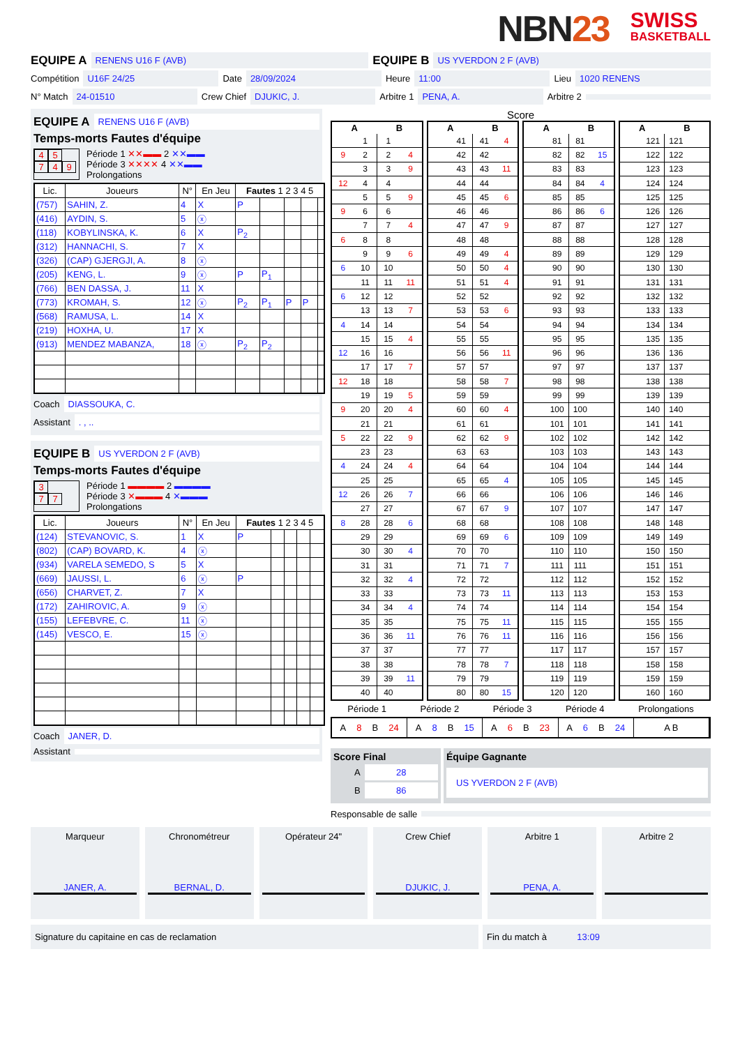NBN23
SWISS
BASKETBALL
EQUIPE A RENENS U16 F (AVB) EQUIPE B US YVERDON 2 F (AVB)
Compétition U16F 24/25 Date 28/09/2024 Heure 11:00 Lieu 1020 RENENS
N° Match 24-01510 Crew Chief DJUKIC, J. Arbitre 1 PENA, A. Arbitre 2
EQUIPE A RENENS U16 F (AVB)
Temps-morts Fautes d'équipe
4 5
7 4 9
Période 1 ✕✕▬▬ 2 ✕✕▬▬
Période 3 ✕✕✕✕ 4 ✕✕▬▬
Prolongations
| Lic. | Joueurs | N° | En Jeu | Fautes 1 2 3 4 5 | | | | |
| --- | --- | --- | --- | --- | --- | --- | --- | --- |
| (757) | SAHIN, Z. | 4 | X | P | | | | |
| (416) | AYDIN, S. | 5 | ⓧ | | | | | |
| (118) | KOBYLINSKA, K. | 6 | X | P<sub>2</sub> | | | | |
| (312) | HANNACHI, S. | 7 | X | | | | | |
| (326) | (CAP) GJERGJI, A. | 8 | ⓧ | | | | | |
| (205) | KENG, L. | 9 | ⓧ | P | P<sub>1</sub> | | | |
| (766) | BEN DASSA, J. | 11 | X | | | | | |
| (773) | KROMAH, S. | 12 | ⓧ | P<sub>2</sub> | P<sub>1</sub> | P | P | |
| (568) | RAMUSA, L. | 14 | X | | | | | |
| (219) | HOXHA, U. | 17 | X | | | | | |
| (913) | MENDEZ MABANZA, | 18 | ⓧ | P<sub>2</sub> | P<sub>2</sub> | | | |
Coach DIASSOUKA, C.
Assistant . , ..
EQUIPE B US YVERDON 2 F (AVB)
Temps-morts Fautes d'équipe
3
7 7
Période 1 ▬▬▬▬ 2 ▬▬▬▬
Période 3 ✕▬▬▬ 4 ✕▬▬▬
Prolongations
| Lic. | Joueurs | N° | En Jeu | Fautes 1 2 3 4 5 | | | | |
| --- | --- | --- | --- | --- | --- | --- | --- | --- |
| (124) | STEVANOVIC, S. | 1 | X | P | | | | |
| (802) | (CAP) BOVARD, K. | 4 | ⓧ | | | | | |
| (934) | VARELA SEMEDO, S | 5 | X | | | | | |
| (669) | JAUSSI, L. | 6 | ⓧ | P | | | | |
| (656) | CHARVET, Z. | 7 | X | | | | | |
| (172) | ZAHIROVIC, A. | 9 | ⓧ | | | | | |
| (155) | LEFEBVRE, C. | 11 | ⓧ | | | | | |
| (145) | VESCO, E. | 15 | ⓧ | | | | | |
Coach JANER, D.
Assistant
Score
| A | | B | |
| --- | --- | --- | --- |
| | 1 | 1 | |
| 9 | 2 | 2 | 4 |
| | 3 | 3 | 9 |
| 12 | 4 | 4 | |
| | 5 | 5 | 9 |
| 9 | 6 | 6 | |
| | 7 | 7 | 4 |
| 6 | 8 | 8 | |
| | 9 | 9 | 6 |
| 6 | 10 | 10 | |
| | 11 | 11 | 11 |
| 6 | 12 | 12 | |
| | 13 | 13 | 7 |
| 4 | 14 | 14 | |
| | 15 | 15 | 4 |
| 12 | 16 | 16 | |
| | 17 | 17 | 7 |
| 12 | 18 | 18 | |
| | 19 | 19 | 5 |
| 9 | 20 | 20 | 4 |
| | 21 | 21 | |
| 5 | 22 | 22 | 9 |
| | 23 | 23 | |
| 4 | 24 | 24 | 4 |
| | 25 | 25 | |
| 12 | 26 | 26 | 7 |
| | 27 | 27 | |
| 8 | 28 | 28 | 6 |
| | 29 | 29 | |
| | 30 | 30 | 4 |
| | 31 | 31 | |
| | 32 | 32 | 4 |
| | 33 | 33 | |
| | 34 | 34 | 4 |
| | 35 | 35 | |
| | 36 | 36 | 11 |
| | 37 | 37 | |
| | 38 | 38 | |
| | 39 | 39 | 11 |
| | 40 | 40 | |
| A | | B | |
| --- | --- | --- | --- |
| | 41 | 41 | 4 |
| | 42 | 42 | |
| | 43 | 43 | 11 |
| | 44 | 44 | |
| | 45 | 45 | 6 |
| | 46 | 46 | |
| | 47 | 47 | 9 |
| | 48 | 48 | |
| | 49 | 49 | 4 |
| | 50 | 50 | 4 |
| | 51 | 51 | 4 |
| | 52 | 52 | |
| | 53 | 53 | 6 |
| | 54 | 54 | |
| | 55 | 55 | |
| | 56 | 56 | 11 |
| | 57 | 57 | |
| | 58 | 58 | 7 |
| | 59 | 59 | |
| | 60 | 60 | 4 |
| | 61 | 61 | |
| | 62 | 62 | 9 |
| | 63 | 63 | |
| | 64 | 64 | |
| | 65 | 65 | 4 |
| | 66 | 66 | |
| | 67 | 67 | 9 |
| | 68 | 68 | |
| | 69 | 69 | 6 |
| | 70 | 70 | |
| | 71 | 71 | 7 |
| | 72 | 72 | |
| | 73 | 73 | 11 |
| | 74 | 74 | |
| | 75 | 75 | 11 |
| | 76 | 76 | 11 |
| | 77 | 77 | |
| | 78 | 78 | 7 |
| | 79 | 79 | |
| | 80 | 80 | 15 |
| A | | B | |
| --- | --- | --- | --- |
| | 81 | 81 | |
| | 82 | 82 | 15 |
| | 83 | 83 | |
| | 84 | 84 | 4 |
| | 85 | 85 | |
| | 86 | 86 | 6 |
| | 87 | 87 | |
| | 88 | 88 | |
| | 89 | 89 | |
| | 90 | 90 | |
| | 91 | 91 | |
| | 92 | 92 | |
| | 93 | 93 | |
| | 94 | 94 | |
| | 95 | 95 | |
| | 96 | 96 | |
| | 97 | 97 | |
| | 98 | 98 | |
| | 99 | 99 | |
| | 100 | 100 | |
| | 101 | 101 | |
| | 102 | 102 | |
| | 103 | 103 | |
| | 104 | 104 | |
| | 105 | 105 | |
| | 106 | 106 | |
| | 107 | 107 | |
| | 108 | 108 | |
| | 109 | 109 | |
| | 110 | 110 | |
| | 111 | 111 | |
| | 112 | 112 | |
| | 113 | 113 | |
| | 114 | 114 | |
| | 115 | 115 | |
| | 116 | 116 | |
| | 117 | 117 | |
| | 118 | 118 | |
| | 119 | 119 | |
| | 120 | 120 | |
| A | | B | |
| --- | --- | --- | --- |
| | 121 | 121 | |
| | 122 | 122 | |
| | 123 | 123 | |
| | 124 | 124 | |
| | 125 | 125 | |
| | 126 | 126 | |
| | 127 | 127 | |
| | 128 | 128 | |
| | 129 | 129 | |
| | 130 | 130 | |
| | 131 | 131 | |
| | 132 | 132 | |
| | 133 | 133 | |
| | 134 | 134 | |
| | 135 | 135 | |
| | 136 | 136 | |
| | 137 | 137 | |
| | 138 | 138 | |
| | 139 | 139 | |
| | 140 | 140 | |
| | 141 | 141 | |
| | 142 | 142 | |
| | 143 | 143 | |
| | 144 | 144 | |
| | 145 | 145 | |
| | 146 | 146 | |
| | 147 | 147 | |
| | 148 | 148 | |
| | 149 | 149 | |
| | 150 | 150 | |
| | 151 | 151 | |
| | 152 | 152 | |
| | 153 | 153 | |
| | 154 | 154 | |
| | 155 | 155 | |
| | 156 | 156 | |
| | 157 | 157 | |
| | 158 | 158 | |
| | 159 | 159 | |
| | 160 | 160 | |
Période 1 Période 2 Période 3 Période 4 Prolongations
A 8 B 24 A 8 B 15 A 6 B 23 A 6 B 24 A B
Score Final
A 28
B 86
Équipe Gagnante
US YVERDON 2 F (AVB)
Responsable de salle
Marqueur
JANER, A.
Chronométreur
BERNAL, D.
Opérateur 24" Crew Chief
DJUKIC, J.
Arbitre 1
PENA, A.
Arbitre 2
Signature du capitaine en cas de reclamation Fin du match à 13:09